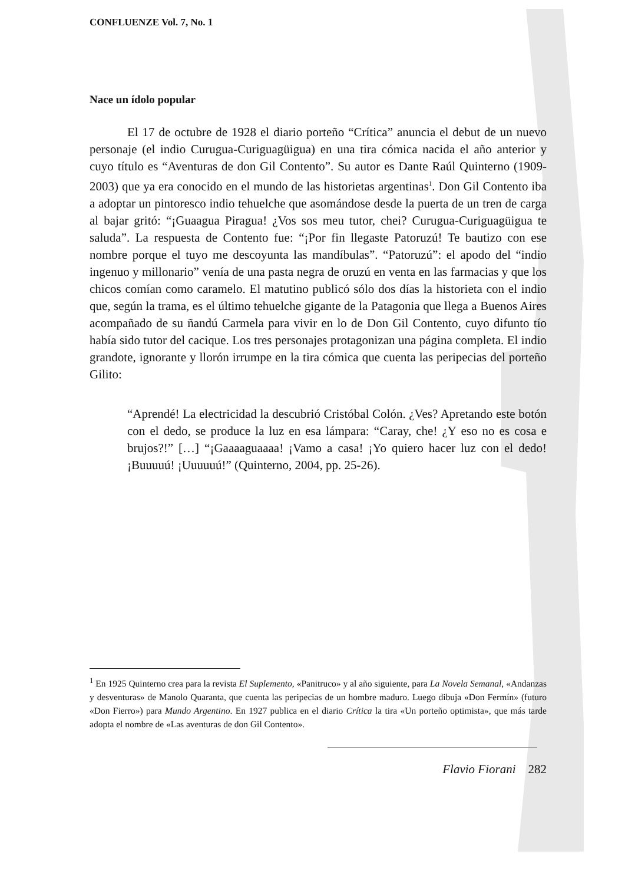CONFLUENZE Vol. 7, No. 1
Nace un ídolo popular
El 17 de octubre de 1928 el diario porteño “Crítica” anuncia el debut de un nuevo personaje (el indio Curugua-Curiguagüigua) en una tira cómica nacida el año anterior y cuyo título es “Aventuras de don Gil Contento”. Su autor es Dante Raúl Quinterno (1909-2003) que ya era conocido en el mundo de las historietas argentinas<sup>1</sup>. Don Gil Contento iba a adoptar un pintoresco indio tehuelche que asomándose desde la puerta de un tren de carga al bajar gritó: “¡Guaagua Piragua! ¿Vos sos meu tutor, chei? Curugua-Curiguagüigua te saluda”. La respuesta de Contento fue: “¡Por fin llegaste Patoruzú! Te bautizo con ese nombre porque el tuyo me descoyunta las mandíbulas”. “Patoruzú”: el apodo del “indio ingenuo y millonario” venía de una pasta negra de oruzú en venta en las farmacias y que los chicos comían como caramelo. El matutino publicó sólo dos días la historieta con el indio que, según la trama, es el último tehuelche gigante de la Patagonia que llega a Buenos Aires acompañado de su ñandú Carmela para vivir en lo de Don Gil Contento, cuyo difunto tío había sido tutor del cacique. Los tres personajes protagonizan una página completa. El indio grandote, ignorante y llorón irrumpe en la tira cómica que cuenta las peripecias del porteño Gilito:
“Aprendé! La electricidad la descubrió Cristóbal Colón. ¿Ves? Apretando este botón con el dedo, se produce la luz en esa lámpara: “Caray, che! ¿Y eso no es cosa e brujos?!” […] “¡Gaaaaguaaaa! ¡Vamo a casa! ¡Yo quiero hacer luz con el dedo! ¡Buuuuú! ¡Uuuuuú!” (Quinterno, 2004, pp. 25-26).
<sup>1</sup> En 1925 Quinterno crea para la revista El Suplemento, «Panitruco» y al año siguiente, para La Novela Semanal, «Andanzas y desventuras» de Manolo Quaranta, que cuenta las peripecias de un hombre maduro. Luego dibuja «Don Fermín» (futuro «Don Fierro») para Mundo Argentino. En 1927 publica en el diario Crítica la tira «Un porteño optimista», que más tarde adopta el nombre de «Las aventuras de don Gil Contento».
Flavio Fiorani 282